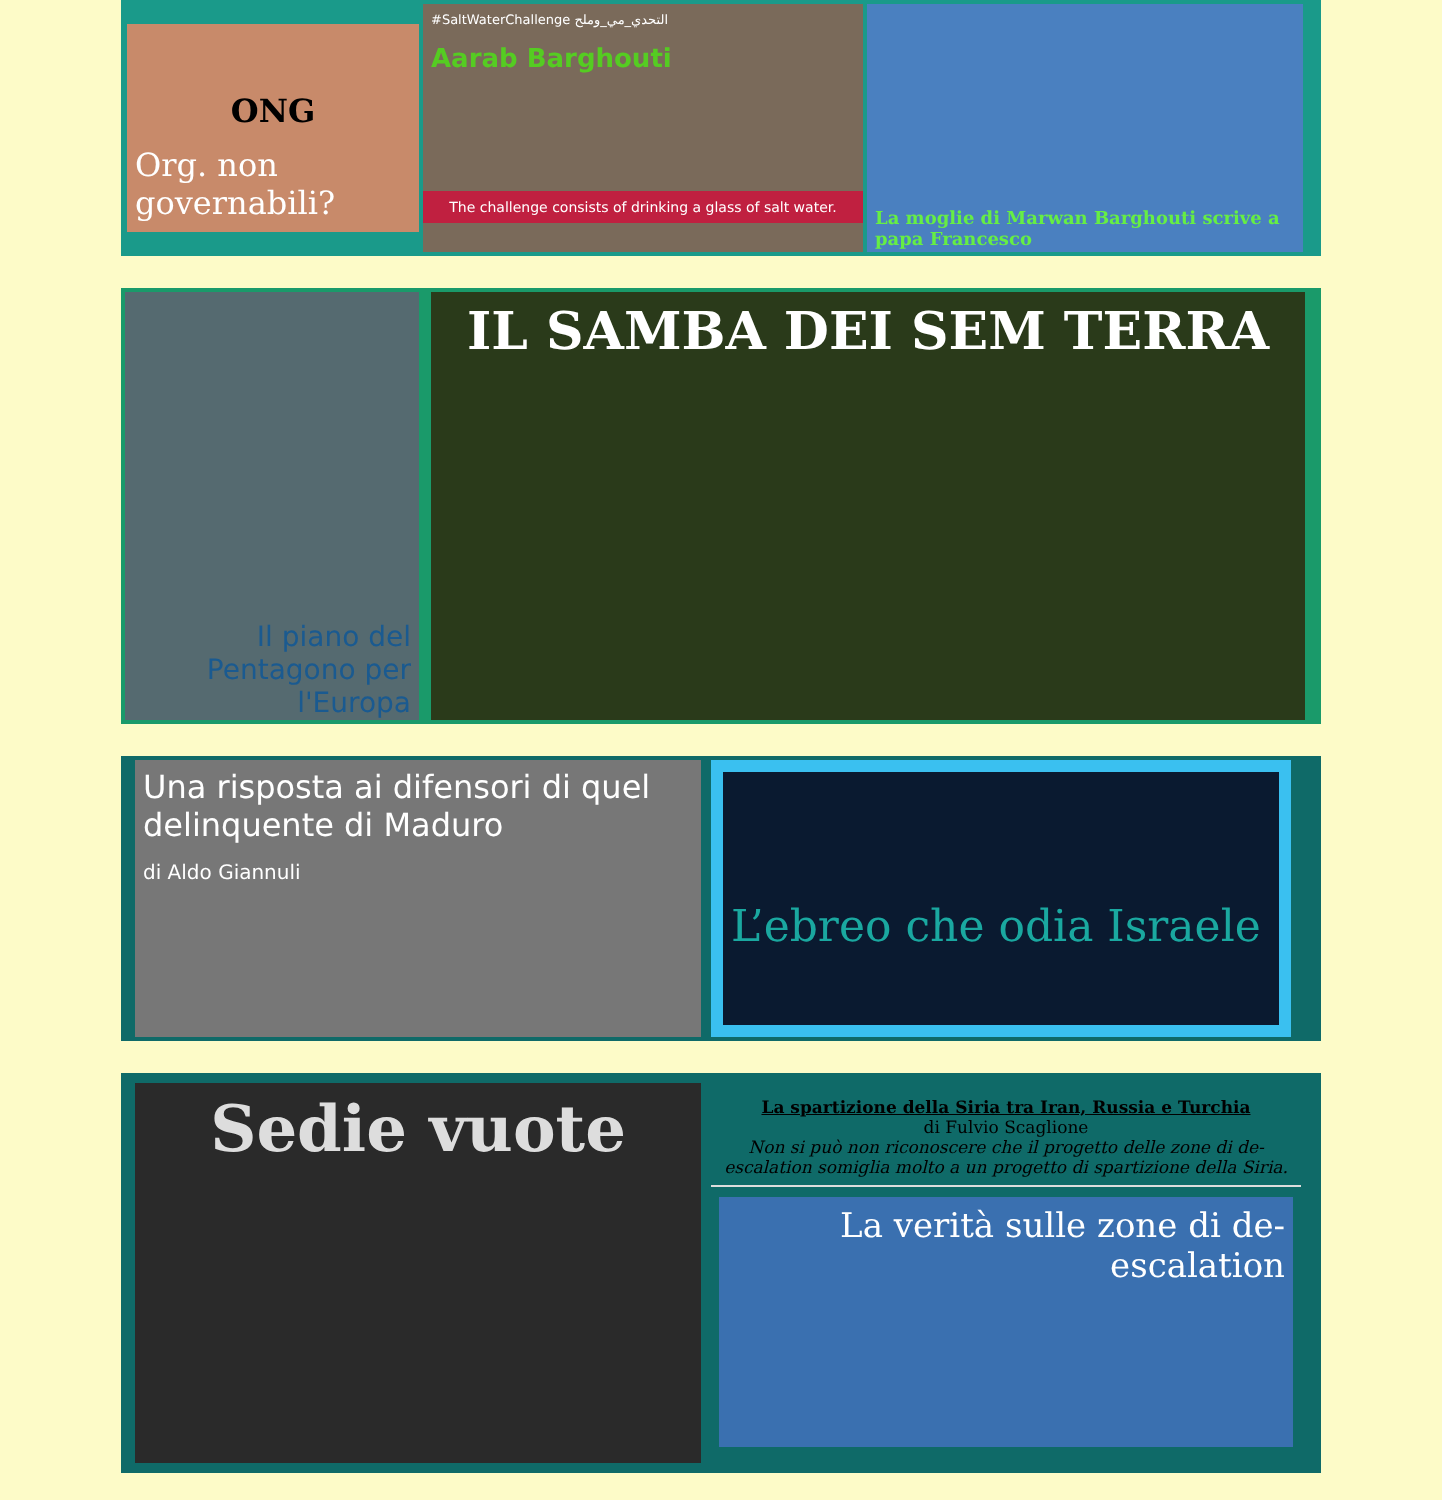ONG
Org. non governabili?
#SaltWaterChallenge التحدي_مي_وملح
Aarab Barghouti
The challenge consists of drinking a glass of salt water.
La moglie di Marwan Barghouti scrive a papa Francesco
Il piano del Pentagono per l'Europa
IL SAMBA DEI SEM TERRA
Una risposta ai difensori di quel delinquente di Maduro
di Aldo Giannuli
L’ebreo che odia Israele
Sedie vuote
La spartizione della Siria tra Iran, Russia e Turchia
di Fulvio Scaglione
Non si può non riconoscere che il progetto delle zone di de-escalation somiglia molto a un progetto di spartizione della Siria.
La verità sulle zone di de-escalation